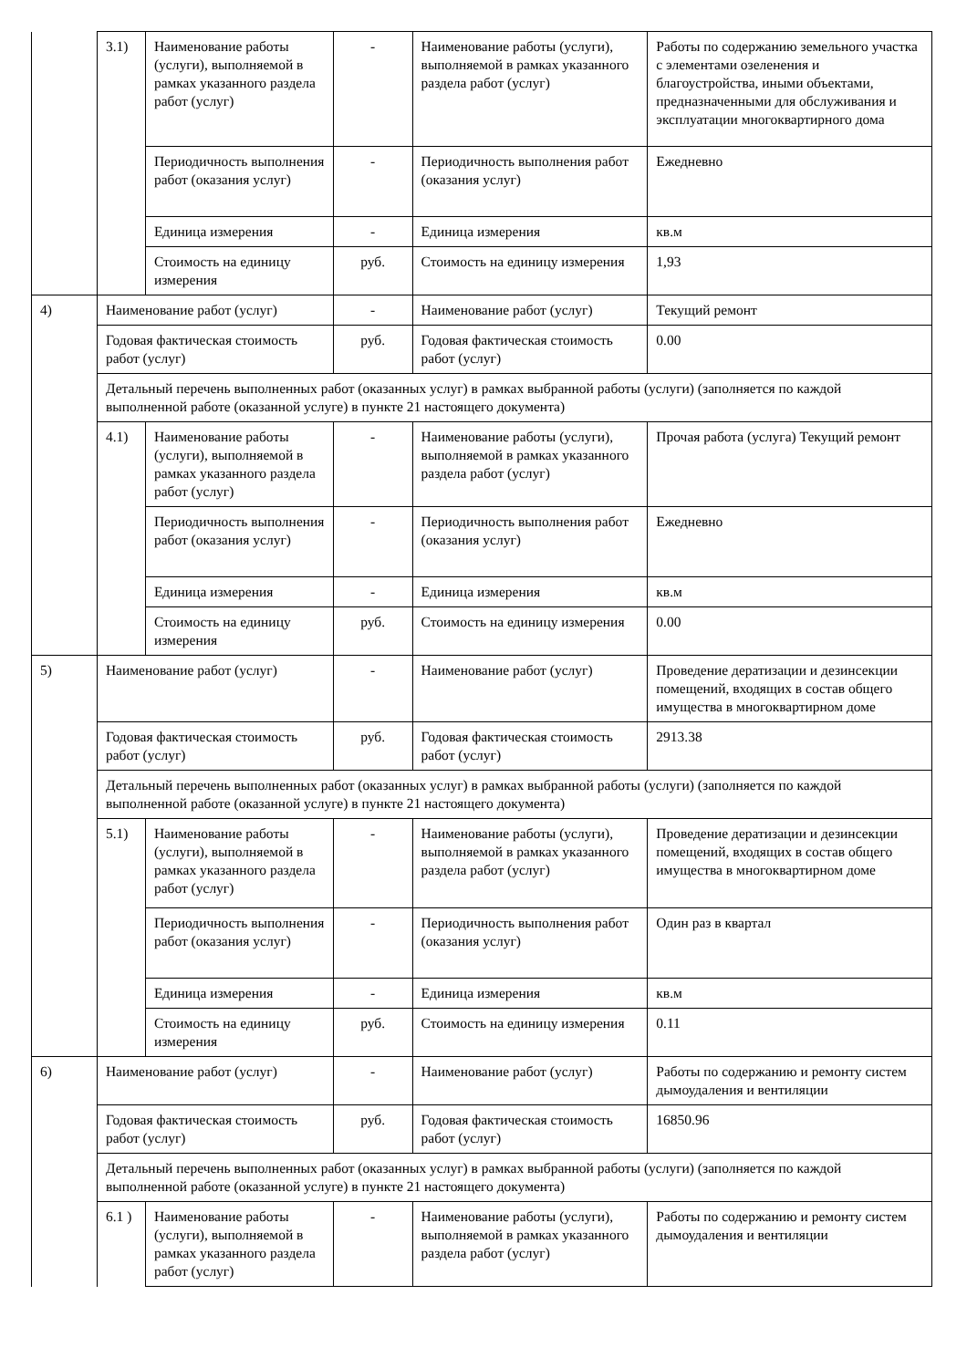| | 3.1) | Наименование работы (услуги), выполняемой в рамках указанного раздела работ (услуг) | - | Наименование работы (услуги), выполняемой в рамках указанного раздела работ (услуг) | Работы по содержанию земельного участка с элементами озеленения и благоустройства, иными объектами, предназначенными для обслуживания и эксплуатации многоквартирного дома |
| | | Периодичность выполнения работ (оказания услуг) | - | Периодичность выполнения работ (оказания услуг) | Ежедневно |
| | | Единица измерения | - | Единица измерения | кв.м |
| | | Стоимость на единицу измерения | руб. | Стоимость на единицу измерения | 1,93 |
| 4) | Наименование работ (услуг) | | - | Наименование работ (услуг) | Текущий ремонт |
| | Годовая фактическая стоимость работ (услуг) | | руб. | Годовая фактическая стоимость работ (услуг) | 0.00 |
| | Детальный перечень выполненных работ (оказанных услуг) в рамках выбранной работы (услуги) (заполняется по каждой выполненной работе (оказанной услуге) в пункте 21 настоящего документа) | | | | |
| | 4.1) | Наименование работы (услуги), выполняемой в рамках указанного раздела работ (услуг) | - | Наименование работы (услуги), выполняемой в рамках указанного раздела работ (услуг) | Прочая работа (услуга) Текущий ремонт |
| | | Периодичность выполнения работ (оказания услуг) | - | Периодичность выполнения работ (оказания услуг) | Ежедневно |
| | | Единица измерения | - | Единица измерения | кв.м |
| | | Стоимость на единицу измерения | руб. | Стоимость на единицу измерения | 0.00 |
| 5) | Наименование работ (услуг) | | - | Наименование работ (услуг) | Проведение дератизации и дезинсекции помещений, входящих в состав общего имущества в многоквартирном доме |
| | Годовая фактическая стоимость работ (услуг) | | руб. | Годовая фактическая стоимость работ (услуг) | 2913.38 |
| | Детальный перечень выполненных работ (оказанных услуг) в рамках выбранной работы (услуги) (заполняется по каждой выполненной работе (оказанной услуге) в пункте 21 настоящего документа) | | | | |
| | 5.1) | Наименование работы (услуги), выполняемой в рамках указанного раздела работ (услуг) | - | Наименование работы (услуги), выполняемой в рамках указанного раздела работ (услуг) | Проведение дератизации и дезинсекции помещений, входящих в состав общего имущества в многоквартирном доме |
| | | Периодичность выполнения работ (оказания услуг) | - | Периодичность выполнения работ (оказания услуг) | Один раз в квартал |
| | | Единица измерения | - | Единица измерения | кв.м |
| | | Стоимость на единицу измерения | руб. | Стоимость на единицу измерения | 0.11 |
| 6) | Наименование работ (услуг) | | - | Наименование работ (услуг) | Работы по содержанию и ремонту систем дымоудаления и вентиляции |
| | Годовая фактическая стоимость работ (услуг) | | руб. | Годовая фактическая стоимость работ (услуг) | 16850.96 |
| | Детальный перечень выполненных работ (оказанных услуг) в рамках выбранной работы (услуги) (заполняется по каждой выполненной работе (оказанной услуге) в пункте 21 настоящего документа) | | | | |
| | 6.1 ) | Наименование работы (услуги), выполняемой в рамках указанного раздела работ (услуг) | - | Наименование работы (услуги), выполняемой в рамках указанного раздела работ (услуг) | Работы по содержанию и ремонту систем дымоудаления и вентиляции |